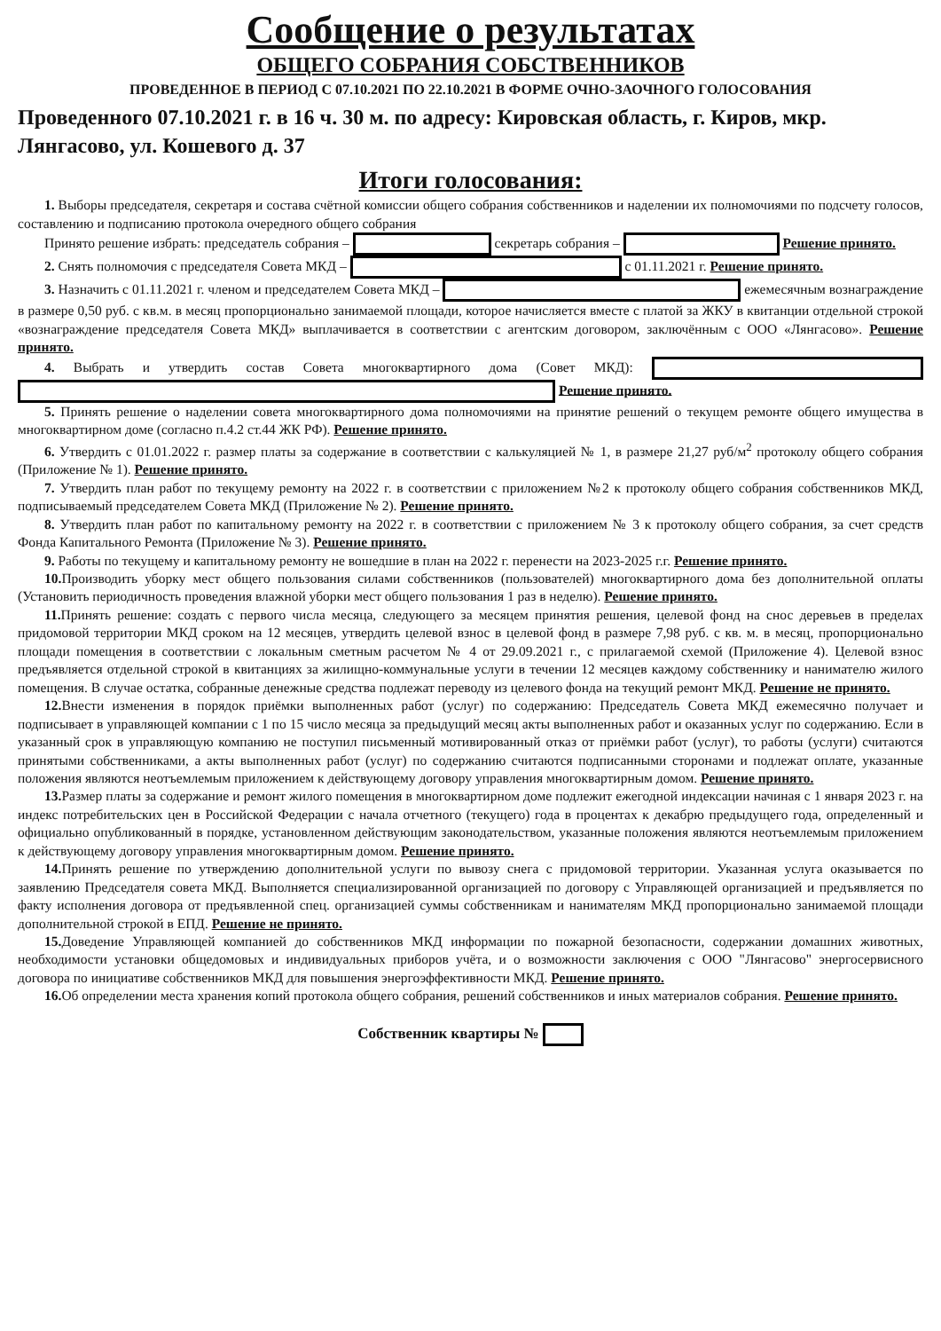Сообщение о результатах
ОБЩЕГО СОБРАНИЯ СОБСТВЕННИКОВ
ПРОВЕДЕННОЕ В ПЕРИОД С 07.10.2021 ПО 22.10.2021 В ФОРМЕ ОЧНО-ЗАОЧНОГО ГОЛОСОВАНИЯ
Проведенного 07.10.2021 г. в 16 ч. 30 м. по адресу: Кировская область, г. Киров, мкр. Лянгасово, ул. Кошевого д. 37
Итоги голосования:
1. Выборы председателя, секретаря и состава счётной комиссии общего собрания собственников и наделении их полномочиями по подсчету голосов, составлению и подписанию протокола очередного общего собрания
Принято решение избрать: председатель собрания – секретарь собрания – Решение принято.
2. Снять полномочия с председателя Совета МКД – с 01.11.2021 г. Решение принято.
3. Назначить с 01.11.2021 г. членом и председателем Совета МКД – ежемесячным вознаграждение в размере 0,50 руб. с кв.м. в месяц пропорционально занимаемой площади, которое начисляется вместе с платой за ЖКУ в квитанции отдельной строкой «вознаграждение председателя Совета МКД» выплачивается в соответствии с агентским договором, заключённым с ООО «Лянгасово». Решение принято.
4. Выбрать и утвердить состав Совета многоквартирного дома (Совет МКД): Решение принято.
5. Принять решение о наделении совета многоквартирного дома полномочиями на принятие решений о текущем ремонте общего имущества в многоквартирном доме (согласно п.4.2 ст.44 ЖК РФ). Решение принято.
6. Утвердить с 01.01.2022 г. размер платы за содержание в соответствии с калькуляцией № 1, в размере 21,27 руб/м<sup>2</sup> протоколу общего собрания (Приложение № 1). Решение принято.
7. Утвердить план работ по текущему ремонту на 2022 г. в соответствии с приложением №2 к протоколу общего собрания собственников МКД, подписываемый председателем Совета МКД (Приложение № 2). Решение принято.
8. Утвердить план работ по капитальному ремонту на 2022 г. в соответствии с приложением № 3 к протоколу общего собрания, за счет средств Фонда Капитального Ремонта (Приложение № 3). Решение принято.
9. Работы по текущему и капитальному ремонту не вошедшие в план на 2022 г. перенести на 2023-2025 г.г. Решение принято.
10. Производить уборку мест общего пользования силами собственников (пользователей) многоквартирного дома без дополнительной оплаты (Установить периодичность проведения влажной уборки мест общего пользования 1 раз в неделю). Решение принято.
11. Принять решение: создать с первого числа месяца, следующего за месяцем принятия решения, целевой фонд на снос деревьев в пределах придомовой территории МКД сроком на 12 месяцев, утвердить целевой взнос в целевой фонд в размере 7,98 руб. с кв. м. в месяц, пропорционально площади помещения в соответствии с локальным сметным расчетом № 4 от 29.09.2021 г., с прилагаемой схемой (Приложение 4). Целевой взнос предъявляется отдельной строкой в квитанциях за жилищно-коммунальные услуги в течении 12 месяцев каждому собственнику и нанимателю жилого помещения. В случае остатка, собранные денежные средства подлежат переводу из целевого фонда на текущий ремонт МКД. Решение не принято.
12. Внести изменения в порядок приёмки выполненных работ (услуг) по содержанию: Председатель Совета МКД ежемесячно получает и подписывает в управляющей компании с 1 по 15 число месяца за предыдущий месяц акты выполненных работ и оказанных услуг по содержанию. Если в указанный срок в управляющую компанию не поступил письменный мотивированный отказ от приёмки работ (услуг), то работы (услуги) считаются принятыми собственниками, а акты выполненных работ (услуг) по содержанию считаются подписанными сторонами и подлежат оплате, указанные положения являются неотъемлемым приложением к действующему договору управления многоквартирным домом. Решение принято.
13. Размер платы за содержание и ремонт жилого помещения в многоквартирном доме подлежит ежегодной индексации начиная с 1 января 2023 г. на индекс потребительских цен в Российской Федерации с начала отчетного (текущего) года в процентах к декабрю предыдущего года, определенный и официально опубликованный в порядке, установленном действующим законодательством, указанные положения являются неотъемлемым приложением к действующему договору управления многоквартирным домом. Решение принято.
14. Принять решение по утверждению дополнительной услуги по вывозу снега с придомовой территории. Указанная услуга оказывается по заявлению Председателя совета МКД. Выполняется специализированной организацией по договору с Управляющей организацией и предъявляется по факту исполнения договора от предъявленной спец. организацией суммы собственникам и нанимателям МКД пропорционально занимаемой площади дополнительной строкой в ЕПД. Решение не принято.
15. Доведение Управляющей компанией до собственников МКД информации по пожарной безопасности, содержании домашних животных, необходимости установки общедомовых и индивидуальных приборов учёта, и о возможности заключения с ООО "Лянгасово" энергосервисного договора по инициативе собственников МКД для повышения энергоэффективности МКД. Решение принято.
16. Об определении места хранения копий протокола общего собрания, решений собственников и иных материалов собрания. Решение принято.
Собственник квартиры №